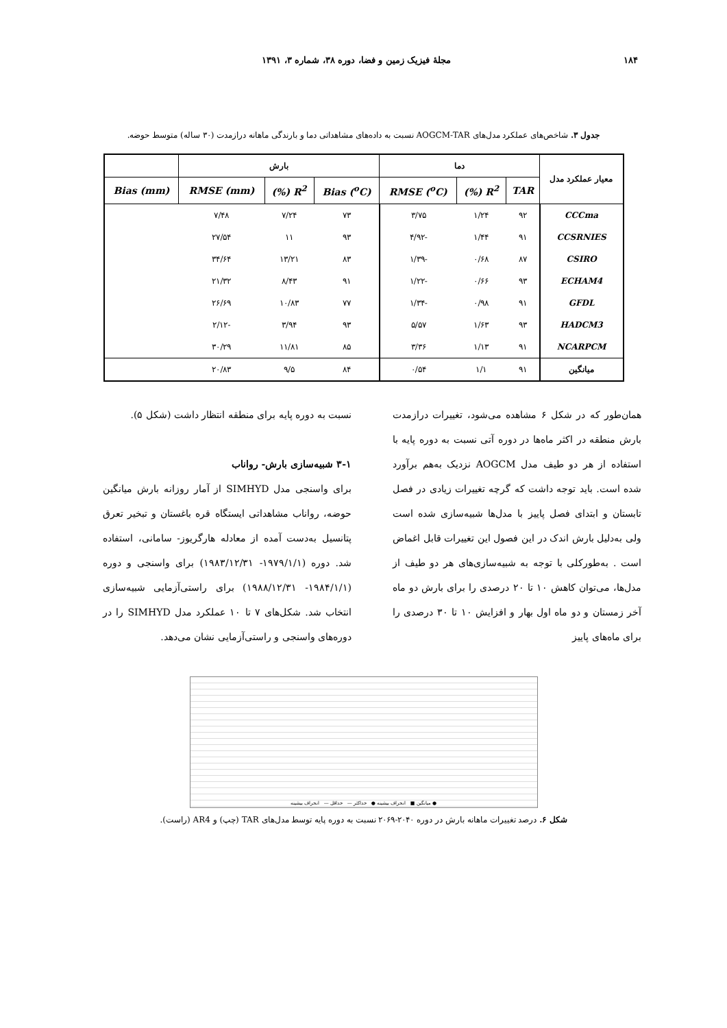۱۸۴ مجلهٔ فیزیک زمین و فضا، دوره ۳۸، شماره ۳، ۱۳۹۱
جدول ۳. شاخص‌های عملکرد مدل‌های AOGCM-TAR نسبت به داده‌های مشاهداتی دما و بارندگی ماهانه درازمدت (۳۰ ساله) متوسط حوضه.
| معیار عملکرد مدل | دما | | | بارش | | | |
| --- | --- | --- | --- | --- | --- | --- | --- |
| | TAR | R<sup>2</sup> (%) | RMSE (<sup>o</sup>C) | Bias (<sup>o</sup>C) | R<sup>2</sup> (%) | RMSE (mm) | Bias (mm) |
| CCCma | ۹۲ | ۱/۲۴ | ۳/۷۵ | ۷۳ | ۷/۲۴ | ۷/۴۸ | |
| CCSRNIES | ۹۱ | ۱/۴۴ | -۴/۹۲ | ۹۳ | ۱۱ | ۲۷/۵۴ | |
| CSIRO | ۸۷ | ۰/۶۸ | -۱/۳۹ | ۸۳ | ۱۳/۲۱ | ۳۴/۶۴ | |
| ECHAM4 | ۹۳ | ۰/۶۶ | -۱/۲۲ | ۹۱ | ۸/۴۳ | ۲۱/۳۲ | |
| GFDL | ۹۱ | ۰/۹۸ | -۱/۳۴ | ۷۷ | ۱۰/۸۳ | ۲۶/۶۹ | |
| HADCM3 | ۹۳ | ۱/۶۳ | ۵/۵۷ | ۹۳ | ۳/۹۴ | -۲/۱۲ | |
| NCARPCM | ۹۱ | ۱/۱۳ | ۳/۳۶ | ۸۵ | ۱۱/۸۱ | ۳۰/۲۹ | |
| میانگین | ۹۱ | ۱/۱ | ۰/۵۴ | ۸۴ | ۹/۵ | ۲۰/۸۳ | |
همان‌طور که در شکل ۶ مشاهده می‌شود، تغییرات درازمدت بارش منطقه در اکثر ماه‌ها در دوره آتی نسبت به دوره پایه با استفاده از هر دو طیف مدل AOGCM نزدیک به‌هم برآورد شده است. باید توجه داشت که گرچه تغییرات زیادی در فصل تابستان و ابتدای فصل پاییز با مدل‌ها شبیه‌سازی شده است ولی به‌دلیل بارش اندک در این فصول این تغییرات قابل اغماض است . به‌طورکلی با توجه به شبیه‌سازی‌های هر دو طیف از مدل‌ها، می‌توان کاهش ۱۰ تا ۲۰ درصدی را برای بارش دو ماه آخر زمستان و دو ماه اول بهار و افزایش ۱۰ تا ۳۰ درصدی را برای ماه‌های پاییز
نسبت به دوره پایه برای منطقه انتظار داشت (شکل ۵).
۳-۱ شبیه‌سازی بارش- رواناب
برای واسنجی مدل SIMHYD از آمار روزانه بارش میانگین حوضه، رواناب مشاهداتی ایستگاه قره باغستان و تبخیر تعرق پتانسیل به‌دست آمده از معادله هارگریوز- سامانی، استفاده شد. دوره (۱۹۷۹/۱/۱- ۱۹۸۳/۱۲/۳۱) برای واسنجی و دوره (۱۹۸۴/۱/۱- ۱۹۸۸/۱۲/۳۱) برای راستی‌آزمایی شبیه‌سازی انتخاب شد. شکل‌های ۷ تا ۱۰ عملکرد مدل SIMHYD را در دوره‌های واسنجی و راستی‌آزمایی نشان می‌دهد.
میانگین ■ انحراف بیشینه ● حداکثر — حداقل — انحراف بیشینه ●
شکل ۶. درصد تغییرات ماهانه بارش در دوره ۲۰۴۰-۲۰۶۹ نسبت به دوره پایه توسط مدل‌های TAR (چپ) و AR4 (راست).